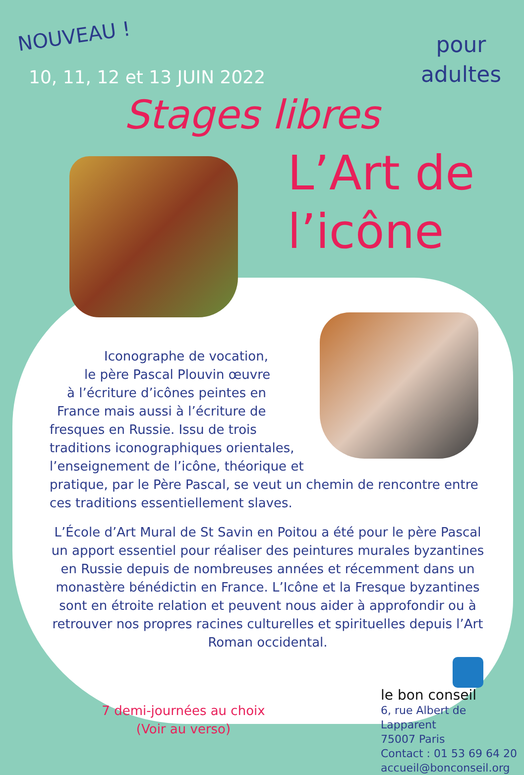NOUVEAU !
10, 11, 12 et 13 JUIN 2022
pour
adultes
Stages libres
L’Art de
l’icône
Iconographe de vocation,
le père Pascal Plouvin œuvre
à l’écriture d’icônes peintes en
France mais aussi à l’écriture de
fresques en Russie. Issu de trois
traditions iconographiques orientales,
l’enseignement de l’icône, théorique et
pratique, par le Père Pascal, se veut un chemin de rencontre entre
ces traditions essentiellement slaves.
L’École d’Art Mural de St Savin en Poitou a été pour le père Pascal un apport essentiel pour réaliser des peintures murales byzantines en Russie depuis de nombreuses années et récemment dans un monastère bénédictin en France. L’Icône et la Fresque byzantines sont en étroite relation et peuvent nous aider à approfondir ou à retrouver nos propres racines culturelles et spirituelles depuis l’Art Roman occidental.
7 demi-journées au choix
(Voir au verso)
le bon conseil
6, rue Albert de Lapparent
75007 Paris
Contact : 01 53 69 64 20
accueil@bonconseil.org